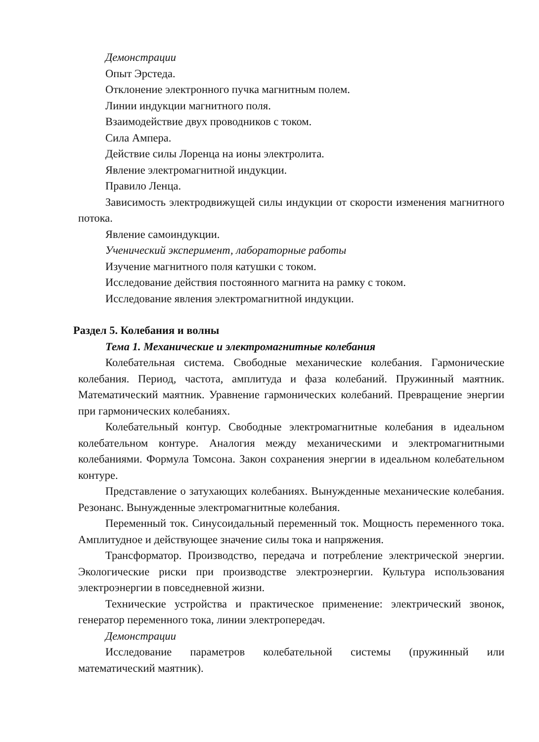Демонстрации
Опыт Эрстеда.
Отклонение электронного пучка магнитным полем.
Линии индукции магнитного поля.
Взаимодействие двух проводников с током.
Сила Ампера.
Действие силы Лоренца на ионы электролита.
Явление электромагнитной индукции.
Правило Ленца.
Зависимость электродвижущей силы индукции от скорости изменения магнитного потока.
Явление самоиндукции.
Ученический эксперимент, лабораторные работы
Изучение магнитного поля катушки с током.
Исследование действия постоянного магнита на рамку с током.
Исследование явления электромагнитной индукции.
Раздел 5. Колебания и волны
Тема 1. Механические и электромагнитные колебания
Колебательная система. Свободные механические колебания. Гармонические колебания. Период, частота, амплитуда и фаза колебаний. Пружинный маятник. Математический маятник. Уравнение гармонических колебаний. Превращение энергии при гармонических колебаниях.
Колебательный контур. Свободные электромагнитные колебания в идеальном колебательном контуре. Аналогия между механическими и электромагнитными колебаниями. Формула Томсона. Закон сохранения энергии в идеальном колебательном контуре.
Представление о затухающих колебаниях. Вынужденные механические колебания. Резонанс. Вынужденные электромагнитные колебания.
Переменный ток. Синусоидальный переменный ток. Мощность переменного тока. Амплитудное и действующее значение силы тока и напряжения.
Трансформатор. Производство, передача и потребление электрической энергии. Экологические риски при производстве электроэнергии. Культура использования электроэнергии в повседневной жизни.
Технические устройства и практическое применение: электрический звонок, генератор переменного тока, линии электропередач.
Демонстрации
Исследование параметров колебательной системы (пружинный или математический маятник).